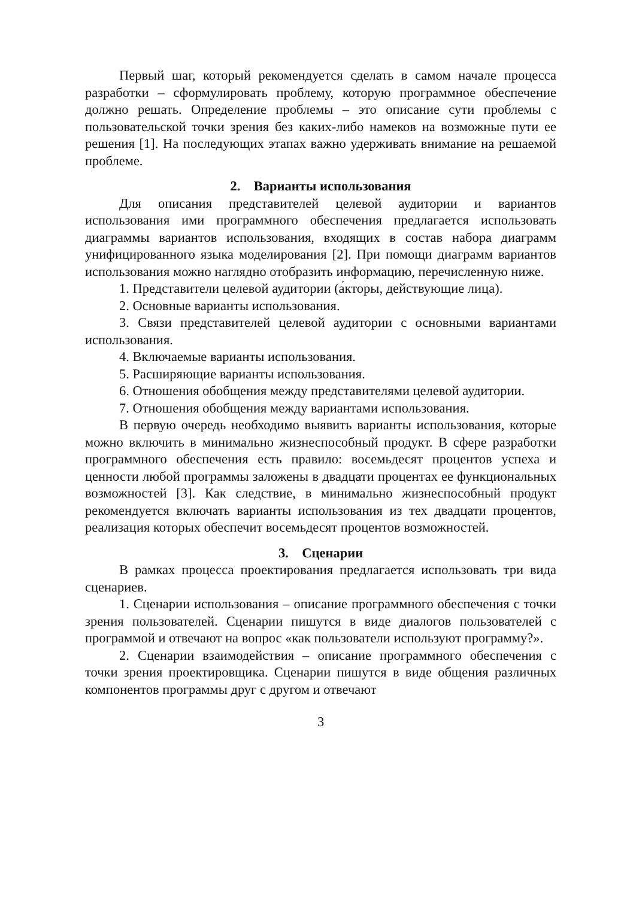Первый шаг, который рекомендуется сделать в самом начале процесса разработки – сформулировать проблему, которую программное обеспечение должно решать. Определение проблемы – это описание сути проблемы с пользовательской точки зрения без каких-либо намеков на возможные пути ее решения [1]. На последующих этапах важно удерживать внимание на решаемой проблеме.
2. Варианты использования
Для описания представителей целевой аудитории и вариантов использования ими программного обеспечения предлагается использовать диаграммы вариантов использования, входящих в состав набора диаграмм унифицированного языка моделирования [2]. При помощи диаграмм вариантов использования можно наглядно отобразить информацию, перечисленную ниже.
1. Представители целевой аудитории (а́кторы, действующие лица).
2. Основные варианты использования.
3. Связи представителей целевой аудитории с основными вариантами использования.
4. Включаемые варианты использования.
5. Расширяющие варианты использования.
6. Отношения обобщения между представителями целевой аудитории.
7. Отношения обобщения между вариантами использования.
В первую очередь необходимо выявить варианты использования, которые можно включить в минимально жизнеспособный продукт. В сфере разработки программного обеспечения есть правило: восемьдесят процентов успеха и ценности любой программы заложены в двадцати процентах ее функциональных возможностей [3]. Как следствие, в минимально жизнеспособный продукт рекомендуется включать варианты использования из тех двадцати процентов, реализация которых обеспечит восемьдесят процентов возможностей.
3. Сценарии
В рамках процесса проектирования предлагается использовать три вида сценариев.
1. Сценарии использования – описание программного обеспечения с точки зрения пользователей. Сценарии пишутся в виде диалогов пользователей с программой и отвечают на вопрос «как пользователи используют программу?».
2. Сценарии взаимодействия – описание программного обеспечения с точки зрения проектировщика. Сценарии пишутся в виде общения различных компонентов программы друг с другом и отвечают
3